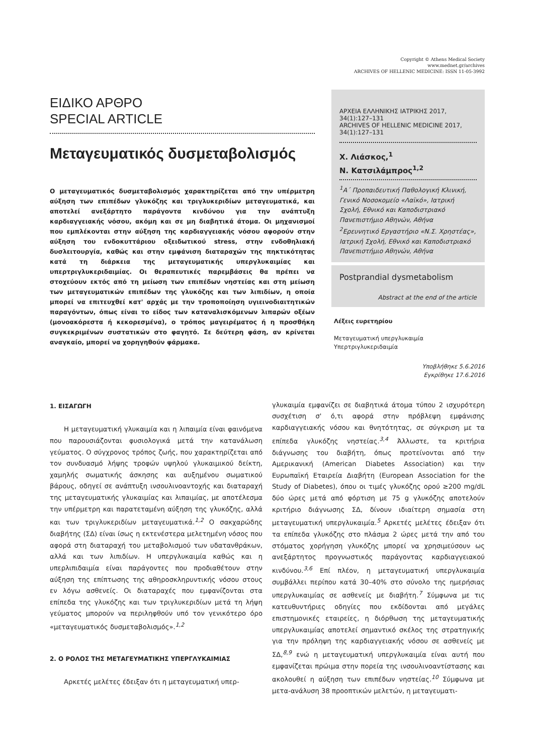Copyright © Athens Medical Society
www.mednet.gr/archives
ARCHIVES OF HELLENIC MEDICINE: ISSN 11-05-3992
ΕΙΔΙΚΟ ΑΡΘΡΟ
SPECIAL ARTICLE
Μεταγευματικός δυσμεταβολισμός
Ο μεταγευματικός δυσμεταβολισμός χαρακτηρίζεται από την υπέρμετρη αύξηση των επιπέδων γλυκόζης και τριγλυκεριδίων μεταγευματικά, και αποτελεί ανεξάρτητο παράγοντα κινδύνου για την ανάπτυξη καρδιαγγειακής νόσου, ακόμη και σε μη διαβητικά άτομα. Οι μηχανισμοί που εμπλέκονται στην αύξηση της καρδιαγγειακής νόσου αφορούν στην αύξηση του ενδοκυττάριου οξειδωτικού stress, στην ενδοθηλιακή δυσλειτουργία, καθώς και στην εμφάνιση διαταραχών της πηκτικότητας κατά τη διάρκεια της μεταγευματικής υπεργλυκαιμίας και υπερτριγλυκεριδαιμίας. Οι θεραπευτικές παρεμβάσεις θα πρέπει να στοχεύουν εκτός από τη μείωση των επιπέδων νηστείας και στη μείωση των μεταγευματικών επιπέδων της γλυκόζης και των λιπιδίων, η οποία μπορεί να επιτευχθεί κατ' αρχάς με την τροποποίηση υγιεινοδιαιτητικών παραγόντων, όπως είναι το είδος των καταναλισκόμενων λιπαρών οξέων (μονοακόρεστα ή κεκορεσμένα), ο τρόπος μαγειρέματος ή η προσθήκη συγκεκριμένων συστατικών στο φαγητό. Σε δεύτερη φάση, αν κρίνεται αναγκαίο, μπορεί να χορηγηθούν φάρμακα.
ΑΡΧΕΙΑ ΕΛΛΗΝΙΚΗΣ ΙΑΤΡΙΚΗΣ 2017, 34(1):127–131
ARCHIVES OF HELLENIC MEDICINE 2017, 34(1):127–131
Χ. Λιάσκος,<sup>1</sup>
Ν. Κατσιλάμπρος<sup>1,2</sup>
<sup>1</sup> Α΄ Προπαιδευτική Παθολογική Κλινική, Γενικό Νοσοκομείο «Λαϊκό», Ιατρική Σχολή, Εθνικό και Καποδιστριακό Πανεπιστήμιο Αθηνών, Αθήνα
<sup>2</sup> Ερευνητικό Εργαστήριο «Ν.Σ. Χρηστέας», Ιατρική Σχολή, Εθνικό και Καποδιστριακό Πανεπιστήμιο Αθηνών, Αθήνα
Postprandial dysmetabolism
Abstract at the end of the article
Λέξεις ευρετηρίου
Μεταγευματική υπεργλυκαιμία
Υπερτριγλυκεριδαιμία
Υποβλήθηκε 5.6.2016
Εγκρίθηκε 17.6.2016
1. ΕΙΣΑΓΩΓΗ
Η μεταγευματική γλυκαιμία και η λιπαιμία είναι φαινόμενα που παρουσιάζονται φυσιολογικά μετά την κατανάλωση γεύματος. Ο σύγχρονος τρόπος ζωής, που χαρακτηρίζεται από τον συνδυασμό λήψης τροφών υψηλού γλυκαιμικού δείκτη, χαμηλής σωματικής άσκησης και αυξημένου σωματικού βάρους, οδηγεί σε ανάπτυξη ινσουλινοαντοχής και διαταραχή της μεταγευματικής γλυκαιμίας και λιπαιμίας, με αποτέλεσμα την υπέρμετρη και παρατεταμένη αύξηση της γλυκόζης, αλλά και των τριγλυκεριδίων μεταγευματικά.<sup>1,2</sup> Ο σακχαρώδης διαβήτης (ΣΔ) είναι ίσως η εκτενέστερα μελετημένη νόσος που αφορά στη διαταραχή του μεταβολισμού των υδατανθράκων, αλλά και των λιπιδίων. Η υπεργλυκαιμία καθώς και η υπερλιπιδαιμία είναι παράγοντες που προδιαθέτουν στην αύξηση της επίπτωσης της αθηροσκληρυντικής νόσου στους εν λόγω ασθενείς. Οι διαταραχές που εμφανίζονται στα επίπεδα της γλυκόζης και των τριγλυκεριδίων μετά τη λήψη γεύματος μπορούν να περιληφθούν υπό τον γενικότερο όρο «μεταγευματικός δυσμεταβολισμός».<sup>1,2</sup>
2. Ο ΡΟΛΟΣ ΤΗΣ ΜΕΤΑΓΕΥΜΑΤΙΚΗΣ ΥΠΕΡΓΛΥΚΑΙΜΙΑΣ
Αρκετές μελέτες έδειξαν ότι η μεταγευματική υπερ-
γλυκαιμία εμφανίζει σε διαβητικά άτομα τύπου 2 ισχυρότερη συσχέτιση σ' ό,τι αφορά στην πρόβλεψη εμφάνισης καρδιαγγειακής νόσου και θνητότητας, σε σύγκριση με τα επίπεδα γλυκόζης νηστείας.<sup>3,4</sup> Άλλωστε, τα κριτήρια διάγνωσης του διαβήτη, όπως προτείνονται από την Αμερικανική (American Diabetes Association) και την Ευρωπαϊκή Εταιρεία Διαβήτη (European Association for the Study of Diabetes), όπου οι τιμές γλυκόζης ορού ≥200 mg/dL δύο ώρες μετά από φόρτιση με 75 g γλυκόζης αποτελούν κριτήριο διάγνωσης ΣΔ, δίνουν ιδιαίτερη σημασία στη μεταγευματική υπεργλυκαιμία.<sup>5</sup> Αρκετές μελέτες έδειξαν ότι τα επίπεδα γλυκόζης στο πλάσμα 2 ώρες μετά την από του στόματος χορήγηση γλυκόζης μπορεί να χρησιμεύσουν ως ανεξάρτητος προγνωστικός παράγοντας καρδιαγγειακού κινδύνου.<sup>3,6</sup> Επί πλέον, η μεταγευματική υπεργλυκαιμία συμβάλλει περίπου κατά 30–40% στο σύνολο της ημερήσιας υπεργλυκαιμίας σε ασθενείς με διαβήτη.<sup>7</sup> Σύμφωνα με τις κατευθυντήριες οδηγίες που εκδίδονται από μεγάλες επιστημονικές εταιρείες, η διόρθωση της μεταγευματικής υπεργλυκαιμίας αποτελεί σημαντικό σκέλος της στρατηγικής για την πρόληψη της καρδιαγγειακής νόσου σε ασθενείς με ΣΔ,<sup>8,9</sup> ενώ η μεταγευματική υπεργλυκαιμία είναι αυτή που εμφανίζεται πρώιμα στην πορεία της ινσουλινοαντίστασης και ακολουθεί η αύξηση των επιπέδων νηστείας.<sup>10</sup> Σύμφωνα με μετα-ανάλυση 38 προοπτικών μελετών, η μεταγευματι-